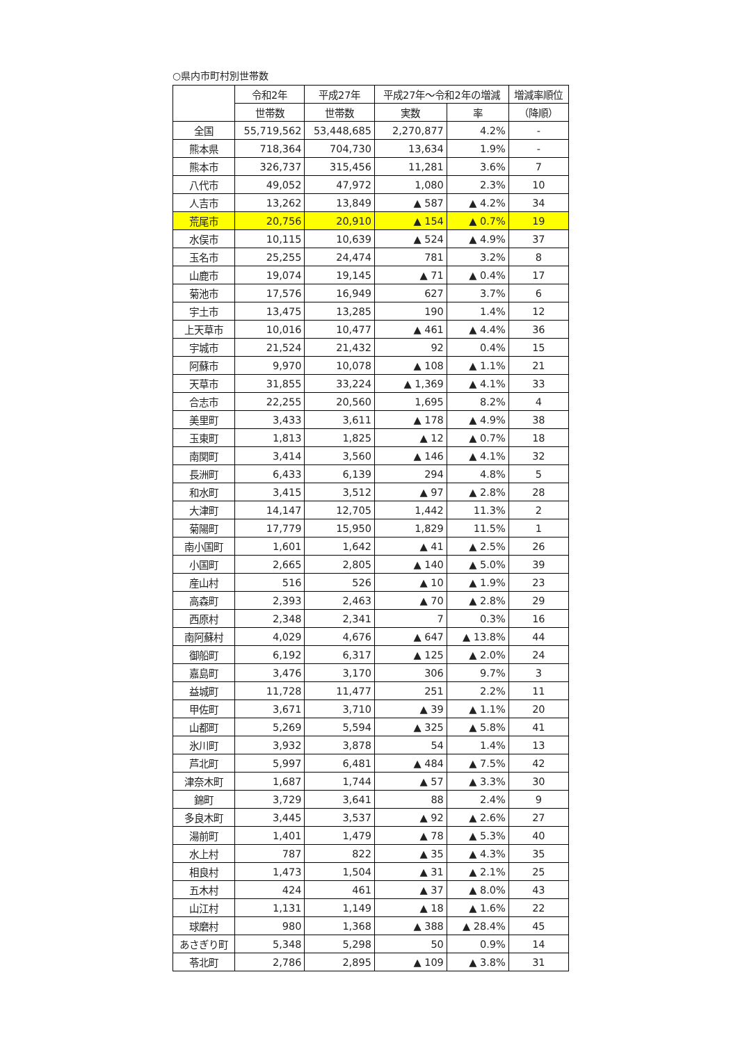○県内市町村別世帯数
| | 令和2年 | 平成27年 | 平成27年～令和2年の増減 | | 増減率順位 |
| --- | --- | --- | --- | --- | --- |
| | 世帯数 | 世帯数 | 実数 | 率 | （降順） |
| 全国 | 55,719,562 | 53,448,685 | 2,270,877 | 4.2% | - |
| 熊本県 | 718,364 | 704,730 | 13,634 | 1.9% | - |
| 熊本市 | 326,737 | 315,456 | 11,281 | 3.6% | 7 |
| 八代市 | 49,052 | 47,972 | 1,080 | 2.3% | 10 |
| 人吉市 | 13,262 | 13,849 | ▲ 587 | ▲ 4.2% | 34 |
| 荒尾市 | 20,756 | 20,910 | ▲ 154 | ▲ 0.7% | 19 |
| 水俣市 | 10,115 | 10,639 | ▲ 524 | ▲ 4.9% | 37 |
| 玉名市 | 25,255 | 24,474 | 781 | 3.2% | 8 |
| 山鹿市 | 19,074 | 19,145 | ▲ 71 | ▲ 0.4% | 17 |
| 菊池市 | 17,576 | 16,949 | 627 | 3.7% | 6 |
| 宇土市 | 13,475 | 13,285 | 190 | 1.4% | 12 |
| 上天草市 | 10,016 | 10,477 | ▲ 461 | ▲ 4.4% | 36 |
| 宇城市 | 21,524 | 21,432 | 92 | 0.4% | 15 |
| 阿蘇市 | 9,970 | 10,078 | ▲ 108 | ▲ 1.1% | 21 |
| 天草市 | 31,855 | 33,224 | ▲ 1,369 | ▲ 4.1% | 33 |
| 合志市 | 22,255 | 20,560 | 1,695 | 8.2% | 4 |
| 美里町 | 3,433 | 3,611 | ▲ 178 | ▲ 4.9% | 38 |
| 玉東町 | 1,813 | 1,825 | ▲ 12 | ▲ 0.7% | 18 |
| 南関町 | 3,414 | 3,560 | ▲ 146 | ▲ 4.1% | 32 |
| 長洲町 | 6,433 | 6,139 | 294 | 4.8% | 5 |
| 和水町 | 3,415 | 3,512 | ▲ 97 | ▲ 2.8% | 28 |
| 大津町 | 14,147 | 12,705 | 1,442 | 11.3% | 2 |
| 菊陽町 | 17,779 | 15,950 | 1,829 | 11.5% | 1 |
| 南小国町 | 1,601 | 1,642 | ▲ 41 | ▲ 2.5% | 26 |
| 小国町 | 2,665 | 2,805 | ▲ 140 | ▲ 5.0% | 39 |
| 産山村 | 516 | 526 | ▲ 10 | ▲ 1.9% | 23 |
| 高森町 | 2,393 | 2,463 | ▲ 70 | ▲ 2.8% | 29 |
| 西原村 | 2,348 | 2,341 | 7 | 0.3% | 16 |
| 南阿蘇村 | 4,029 | 4,676 | ▲ 647 | ▲ 13.8% | 44 |
| 御船町 | 6,192 | 6,317 | ▲ 125 | ▲ 2.0% | 24 |
| 嘉島町 | 3,476 | 3,170 | 306 | 9.7% | 3 |
| 益城町 | 11,728 | 11,477 | 251 | 2.2% | 11 |
| 甲佐町 | 3,671 | 3,710 | ▲ 39 | ▲ 1.1% | 20 |
| 山都町 | 5,269 | 5,594 | ▲ 325 | ▲ 5.8% | 41 |
| 氷川町 | 3,932 | 3,878 | 54 | 1.4% | 13 |
| 芦北町 | 5,997 | 6,481 | ▲ 484 | ▲ 7.5% | 42 |
| 津奈木町 | 1,687 | 1,744 | ▲ 57 | ▲ 3.3% | 30 |
| 錦町 | 3,729 | 3,641 | 88 | 2.4% | 9 |
| 多良木町 | 3,445 | 3,537 | ▲ 92 | ▲ 2.6% | 27 |
| 湯前町 | 1,401 | 1,479 | ▲ 78 | ▲ 5.3% | 40 |
| 水上村 | 787 | 822 | ▲ 35 | ▲ 4.3% | 35 |
| 相良村 | 1,473 | 1,504 | ▲ 31 | ▲ 2.1% | 25 |
| 五木村 | 424 | 461 | ▲ 37 | ▲ 8.0% | 43 |
| 山江村 | 1,131 | 1,149 | ▲ 18 | ▲ 1.6% | 22 |
| 球磨村 | 980 | 1,368 | ▲ 388 | ▲ 28.4% | 45 |
| あさぎり町 | 5,348 | 5,298 | 50 | 0.9% | 14 |
| 苓北町 | 2,786 | 2,895 | ▲ 109 | ▲ 3.8% | 31 |